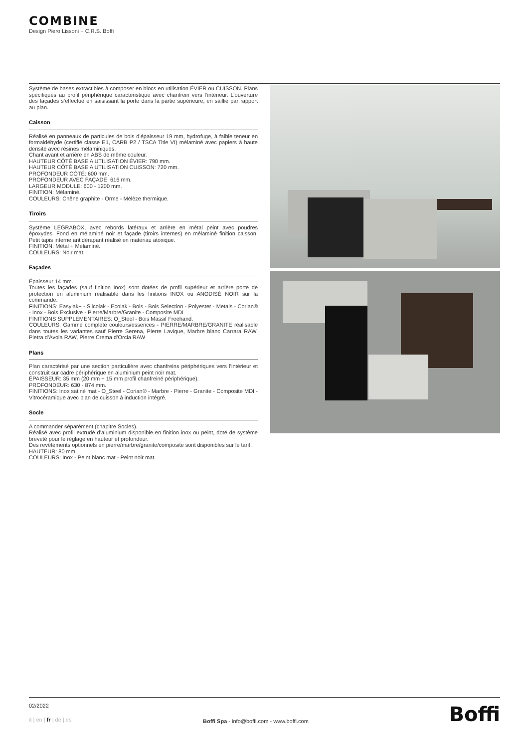COMBINE
Design Piero Lissoni + C.R.S. Boffi
Système de bases extractibles à composer en blocs en utilisation ÉVIER ou CUISSON. Plans spécifiques au profil périphérique caractéristique avec chanfrein vers l’intérieur. L’ouverture des façades s’effectue en saisissant la porte dans la partie supérieure, en saillie par rapport au plan.
Caisson
Réalisé en panneaux de particules de bois d’épaisseur 19 mm, hydrofuge, à faible teneur en formaldéhyde (certifié classe E1, CARB P2 / TSCA Title VI) mélaminé avec papiers à haute densité avec résines mélaminiques.
Chant avant et arrière en ABS de même couleur.
HAUTEUR CÔTÉ BASE A UTILISATION ÉVIER: 790 mm.
HAUTEUR CÔTÉ BASE A UTILISATION CUISSON: 720 mm.
PROFONDEUR CÔTÉ: 600 mm.
PROFONDEUR AVEC FAÇADE: 616 mm.
LARGEUR MODULE: 600 - 1200 mm.
FINITION: Mélaminé.
COULEURS: Chêne graphite - Orme - Mélèze thermique.
Tiroirs
Système LEGRABOX, avec rebords latéraux et arrière en métal peint avec poudres époxydes. Fond en mélaminé noir et façade (tiroirs internes) en mélaminé finition caisson. Petit tapis interne antidérapant réalisé en matériau atoxique.
FINITION: Métal + Mélaminé.
COULEURS: Noir mat.
Façades
Épaisseur 14 mm.
Toutes les façades (sauf finition Inox) sont dotées de profil supérieur et arrière porte de protection en aluminium réalisable dans les finitions INOX ou ANODISÉ NOIR sur la commande.
FINITIONS: Easylak+ - Silcolak - Ecolak - Bois - Bois Selection - Polyester - Metals - Corian® - Inox - Bois Exclusive - Pierre/Marbre/Granite - Composite MDI
FINITIONS SUPPLEMENTAIRES: O_Steel - Bois Massif Freehand.
COULEURS: Gamme complète couleurs/essences - PIERRE/MARBRE/GRANITE réalisable dans toutes les variantes sauf Pierre Serena, Pierre Lavique, Marbre blanc Carrara RAW, Pietra d’Avola RAW, Pierre Crema d’Orcia RAW
Plans
Plan caractérisé par une section particulière avec chanfreins périphériques vers l’intérieur et construit sur cadre périphérique en aluminium peint noir mat.
ÉPAISSEUR: 35 mm (20 mm + 15 mm profil chanfreiné périphérique).
PROFONDEUR: 630 - 874 mm.
FINITIONS: Inox satiné mat - O_Steel - Corian® - Marbre - Pierre - Granite - Composite MDI - Vitrocéramique avec plan de cuisson à induction intégré.
Socle
A commander séparément (chapitre Socles).
Réalisé avec profil extrudé d’aluminium disponible en finition inox ou peint, doté de système breveté pour le réglage en hauteur et profondeur.
Des revêtements optionnels en pierre/marbre/granite/composite sont disponibles sur le tarif.
HAUTEUR: 80 mm.
COULEURS: Inox - Peint blanc mat - Peint noir mat.
02/2022
it | en | fr | de | es
Boffi Spa - info@boffi.com - www.boffi.com
Boffi